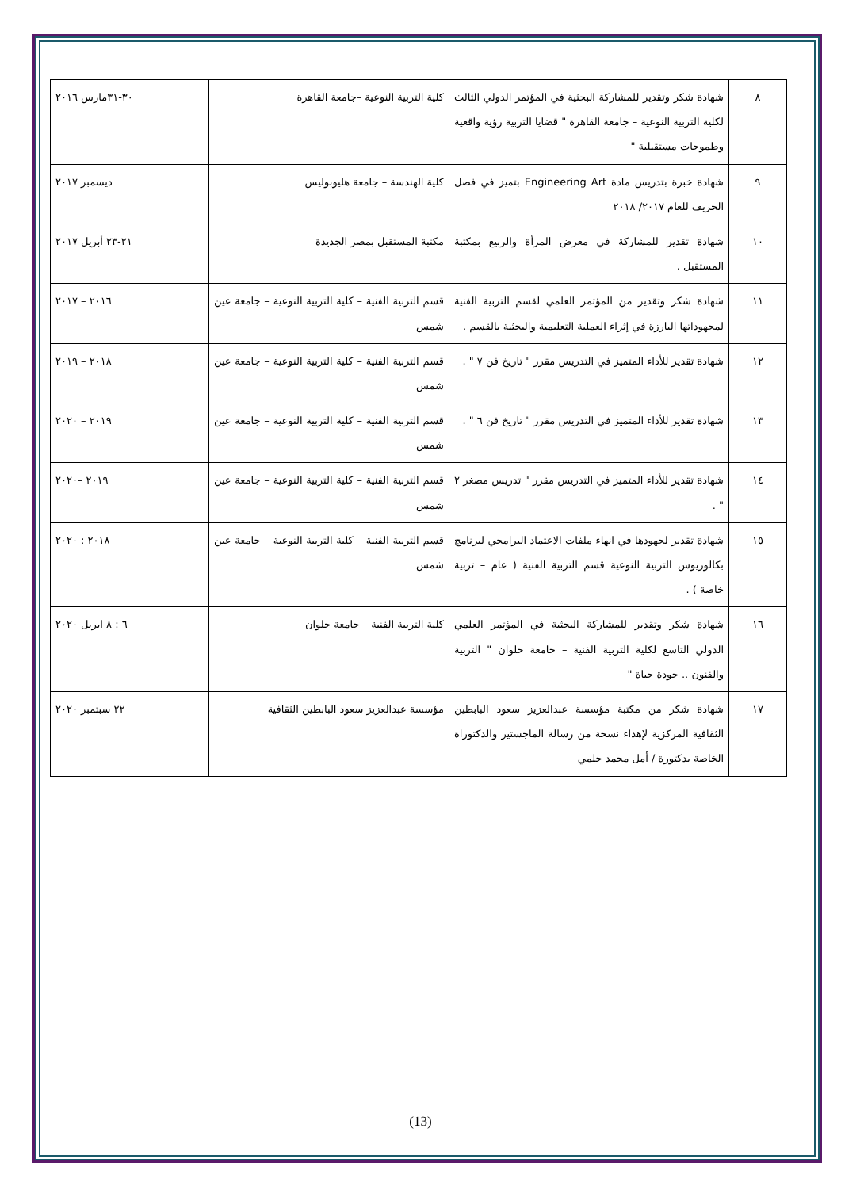| ٨ | شهادة شكر وتقدير للمشاركة البحثية في المؤتمر الدولي الثالث لكلية التربية النوعية – جامعة القاهرة " قضايا التربية رؤية واقعية وطموحات مستقبلية " | كلية التربية النوعية –جامعة القاهرة | ٣٠-٣١مارس ٢٠١٦ |
| ٩ | شهادة خبرة بتدريس مادة Engineering Art بتميز في فصل الخريف للعام ٢٠١٧/ ٢٠١٨ | كلية الهندسة – جامعة هليوبوليس | ديسمبر ٢٠١٧ |
| ١٠ | شهادة تقدير للمشاركة في معرض المرأة والربيع بمكتبة المستقبل . | مكتبة المستقبل بمصر الجديدة | ٢١-٢٣ أبريل ٢٠١٧ |
| ١١ | شهادة شكر وتقدير من المؤتمر العلمي لقسم التربية الفنية لمجهوداتها البارزة في إثراء العملية التعليمية والبحثية بالقسم . | قسم التربية الفنية – كلية التربية النوعية – جامعة عين شمس | ٢٠١٦ – ٢٠١٧ |
| ١٢ | شهادة تقدير للأداء المتميز في التدريس مقرر " تاريخ فن ٧ " . | قسم التربية الفنية – كلية التربية النوعية – جامعة عين شمس | ٢٠١٨ – ٢٠١٩ |
| ١٣ | شهادة تقدير للأداء المتميز في التدريس مقرر " تاريخ فن ٦ " . | قسم التربية الفنية – كلية التربية النوعية – جامعة عين شمس | ٢٠١٩ – ٢٠٢٠ |
| ١٤ | شهادة تقدير للأداء المتميز في التدريس مقرر " تدريس مصغر ٢ " . | قسم التربية الفنية – كلية التربية النوعية – جامعة عين شمس | ٢٠١٩ –٢٠٢٠ |
| ١٥ | شهادة تقدير لجهودها في انهاء ملفات الاعتماد البرامجي لبرنامج بكالوريوس التربية النوعية قسم التربية الفنية ( عام – تربية خاصة ) . | قسم التربية الفنية – كلية التربية النوعية – جامعة عين شمس | ٢٠١٨ : ٢٠٢٠ |
| ١٦ | شهادة شكر وتقدير للمشاركة البحثية في المؤتمر العلمي الدولي التاسع لكلية التربية الفنية – جامعة حلوان " التربية والفنون .. جودة حياة " | كلية التربية الفنية – جامعة حلوان | ٦ : ٨ ابريل ٢٠٢٠ |
| ١٧ | شهادة شكر من مكتبة مؤسسة عبدالعزيز سعود البابطين الثقافية المركزية لإهداء نسخة من رسالة الماجستير والدكتوراة الخاصة بدكتورة / أمل محمد حلمي | مؤسسة عبدالعزيز سعود البابطين الثقافية | ٢٢ سبتمبر ٢٠٢٠ |
(13)